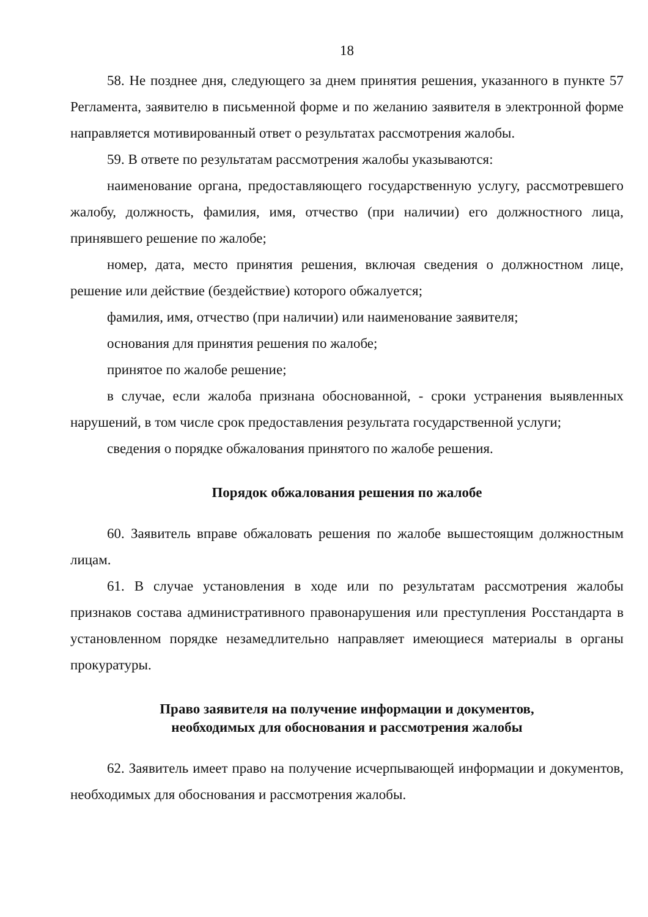18
58. Не позднее дня, следующего за днем принятия решения, указанного в пункте 57 Регламента, заявителю в письменной форме и по желанию заявителя в электронной форме направляется мотивированный ответ о результатах рассмотрения жалобы.
59. В ответе по результатам рассмотрения жалобы указываются:
наименование органа, предоставляющего государственную услугу, рассмотревшего жалобу, должность, фамилия, имя, отчество (при наличии) его должностного лица, принявшего решение по жалобе;
номер, дата, место принятия решения, включая сведения о должностном лице, решение или действие (бездействие) которого обжалуется;
фамилия, имя, отчество (при наличии) или наименование заявителя;
основания для принятия решения по жалобе;
принятое по жалобе решение;
в случае, если жалоба признана обоснованной, - сроки устранения выявленных нарушений, в том числе срок предоставления результата государственной услуги;
сведения о порядке обжалования принятого по жалобе решения.
Порядок обжалования решения по жалобе
60. Заявитель вправе обжаловать решения по жалобе вышестоящим должностным лицам.
61. В случае установления в ходе или по результатам рассмотрения жалобы признаков состава административного правонарушения или преступления Росстандарта в установленном порядке незамедлительно направляет имеющиеся материалы в органы прокуратуры.
Право заявителя на получение информации и документов,
необходимых для обоснования и рассмотрения жалобы
62. Заявитель имеет право на получение исчерпывающей информации и документов, необходимых для обоснования и рассмотрения жалобы.